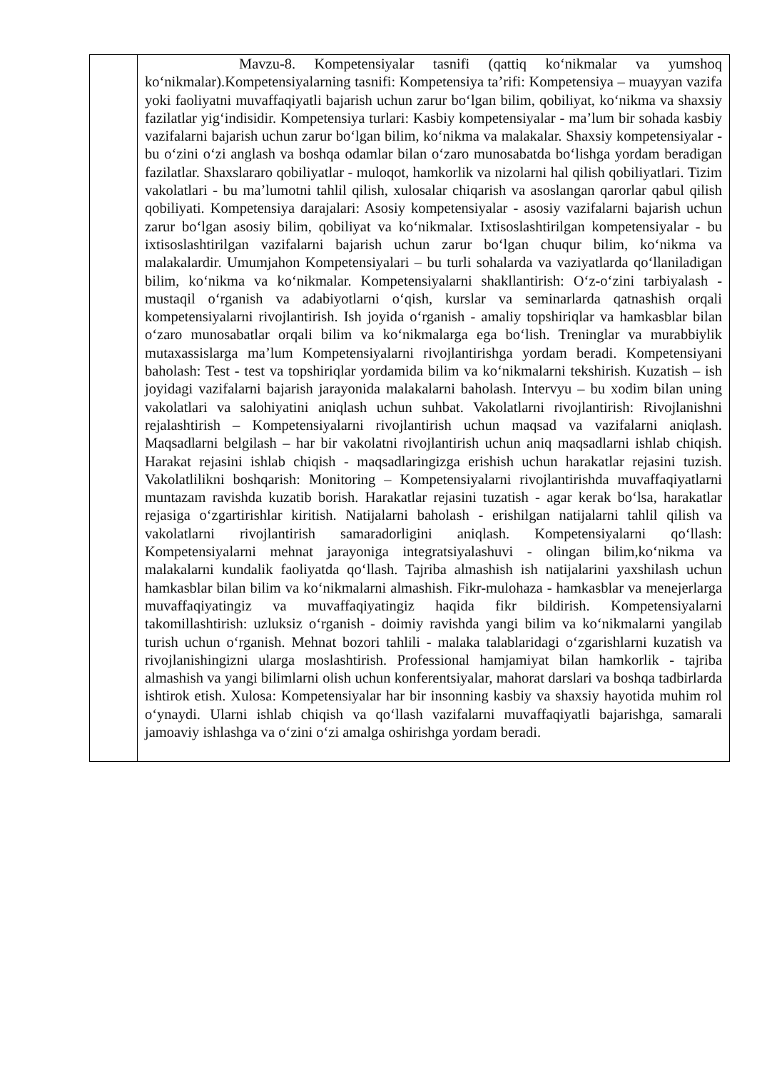| | Mavzu-8. Kompetensiyalar tasnifi (qattiq koʻnikmalar va yumshoq koʻnikmalar).Kompetensiyalarning tasnifi: Kompetensiya taʼrifi: Kompetensiya – muayyan vazifa yoki faoliyatni muvaffaqiyatli bajarish uchun zarur boʻlgan bilim, qobiliyat, koʻnikma va shaxsiy fazilatlar yigʻindisidir. Kompetensiya turlari: Kasbiy kompetensiyalar - maʼlum bir sohada kasbiy vazifalarni bajarish uchun zarur boʻlgan bilim, koʻnikma va malakalar. Shaxsiy kompetensiyalar - bu oʻzini oʻzi anglash va boshqa odamlar bilan oʻzaro munosabatda boʻlishga yordam beradigan fazilatlar. Shaxslararo qobiliyatlar - muloqot, hamkorlik va nizolarni hal qilish qobiliyatlari. Tizim vakolatlari - bu maʼlumotni tahlil qilish, xulosalar chiqarish va asoslangan qarorlar qabul qilish qobiliyati. Kompetensiya darajalari: Asosiy kompetensiyalar - asosiy vazifalarni bajarish uchun zarur boʻlgan asosiy bilim, qobiliyat va koʻnikmalar. Ixtisoslashtirilgan kompetensiyalar - bu ixtisoslashtirilgan vazifalarni bajarish uchun zarur boʻlgan chuqur bilim, koʻnikma va malakalardir. Umumjahon Kompetensiyalari – bu turli sohalarda va vaziyatlarda qoʻllaniladigan bilim, koʻnikma va koʻnikmalar. Kompetensiyalarni shakllantirish: Oʻz-oʻzini tarbiyalash - mustaqil oʻrganish va adabiyotlarni oʻqish, kurslar va seminarlarda qatnashish orqali kompetensiyalarni rivojlantirish. Ish joyida oʻrganish - amaliy topshiriqlar va hamkasblar bilan oʻzaro munosabatlar orqali bilim va koʻnikmalarga ega boʻlish. Treninglar va murabbiylik mutaxassislarga maʼlum Kompetensiyalarni rivojlantirishga yordam beradi. Kompetensiyani baholash: Test - test va topshiriqlar yordamida bilim va koʻnikmalarni tekshirish. Kuzatish – ish joyidagi vazifalarni bajarish jarayonida malakalarni baholash. Intervyu – bu xodim bilan uning vakolatlari va salohiyatini aniqlash uchun suhbat. Vakolatlarni rivojlantirish: Rivojlanishni rejalashtirish – Kompetensiyalarni rivojlantirish uchun maqsad va vazifalarni aniqlash. Maqsadlarni belgilash – har bir vakolatni rivojlantirish uchun aniq maqsadlarni ishlab chiqish. Harakat rejasini ishlab chiqish - maqsadlaringizga erishish uchun harakatlar rejasini tuzish. Vakolatlilikni boshqarish: Monitoring – Kompetensiyalarni rivojlantirishda muvaffaqiyatlarni muntazam ravishda kuzatib borish. Harakatlar rejasini tuzatish - agar kerak boʻlsa, harakatlar rejasiga oʻzgartirishlar kiritish. Natijalarni baholash - erishilgan natijalarni tahlil qilish va vakolatlarni rivojlantirish samaradorligini aniqlash. Kompetensiyalarni qoʻllash: Kompetensiyalarni mehnat jarayoniga integratsiyalashuvi - olingan bilim,koʻnikma va malakalarni kundalik faoliyatda qoʻllash. Tajriba almashish ish natijalarini yaxshilash uchun hamkasblar bilan bilim va koʻnikmalarni almashish. Fikr-mulohaza - hamkasblar va menejerlarga muvaffaqiyatingiz va muvaffaqiyatingiz haqida fikr bildirish. Kompetensiyalarni takomillashtirish: uzluksiz oʻrganish - doimiy ravishda yangi bilim va koʻnikmalarni yangilab turish uchun oʻrganish. Mehnat bozori tahlili - malaka talablaridagi oʻzgarishlarni kuzatish va rivojlanishingizni ularga moslashtirish. Professional hamjamiyat bilan hamkorlik - tajriba almashish va yangi bilimlarni olish uchun konferentsiyalar, mahorat darslari va boshqa tadbirlarda ishtirok etish. Xulosa: Kompetensiyalar har bir insonning kasbiy va shaxsiy hayotida muhim rol oʻynaydi. Ularni ishlab chiqish va qoʻllash vazifalarni muvaffaqiyatli bajarishga, samarali jamoaviy ishlashga va oʻzini oʻzi amalga oshirishga yordam beradi. |